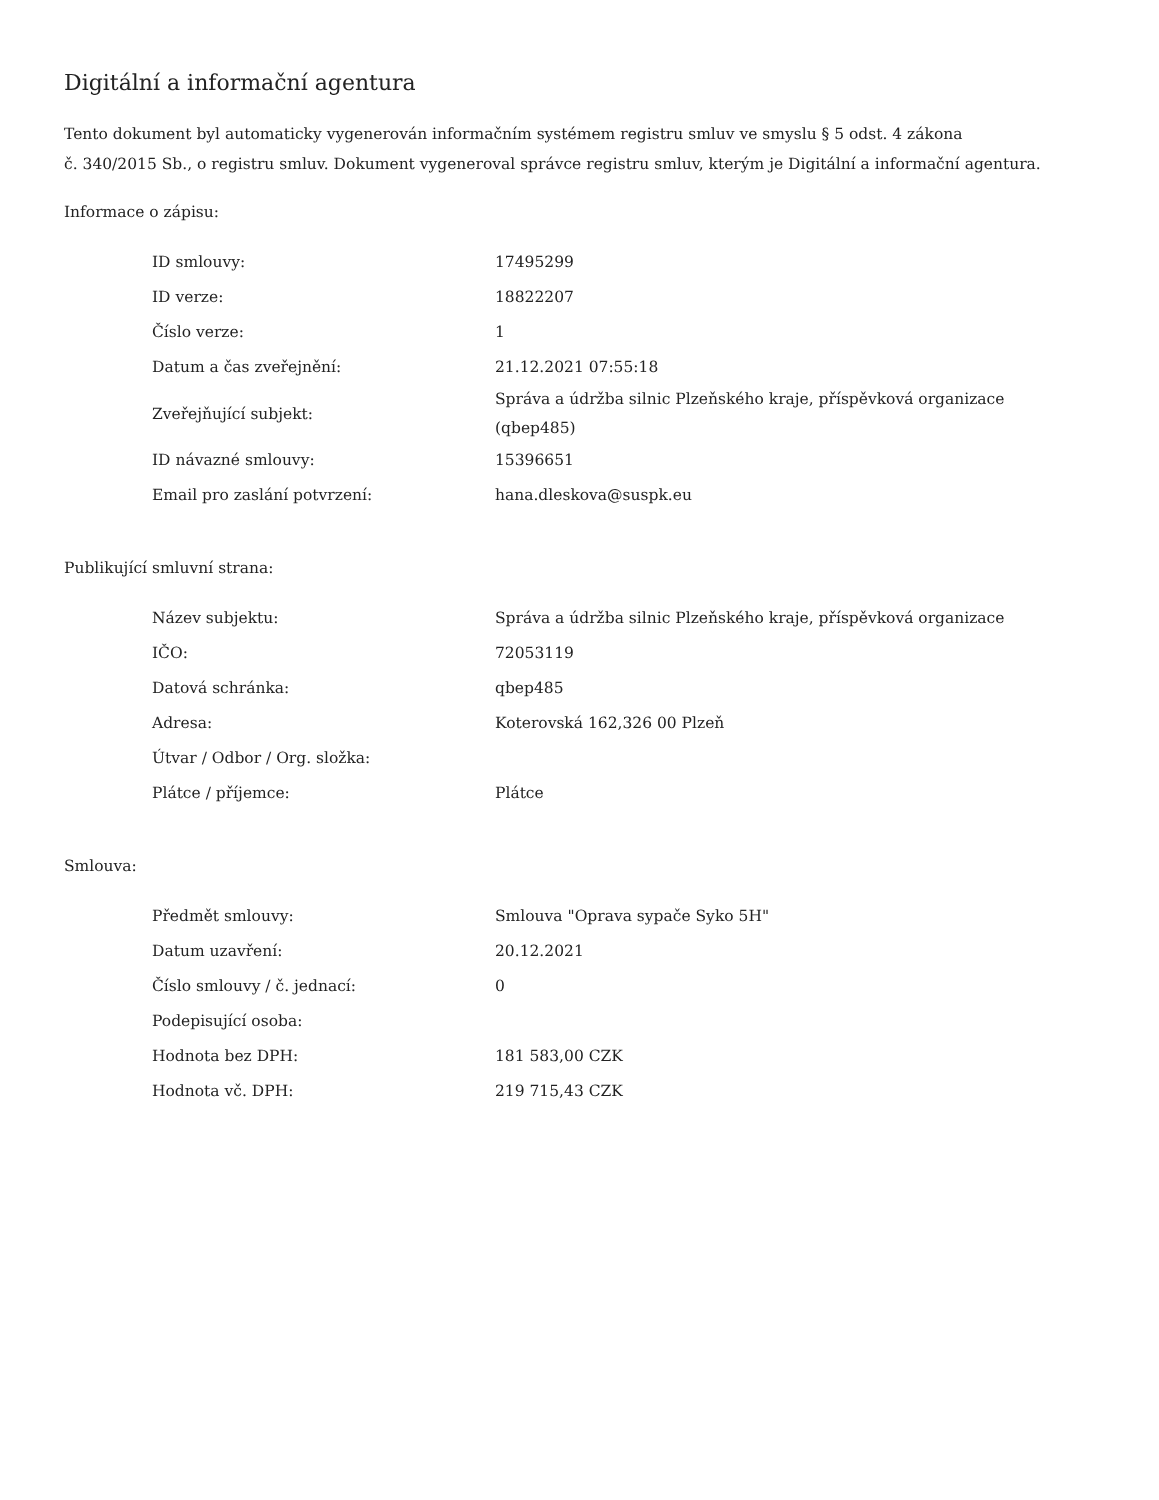Digitální a informační agentura
Tento dokument byl automaticky vygenerován informačním systémem registru smluv ve smyslu § 5 odst. 4 zákona
č. 340/2015 Sb., o registru smluv. Dokument vygeneroval správce registru smluv, kterým je Digitální a informační agentura.
Informace o zápisu:
| ID smlouvy: | 17495299 |
| ID verze: | 18822207 |
| Číslo verze: | 1 |
| Datum a čas zveřejnění: | 21.12.2021 07:55:18 |
| Zveřejňující subjekt: | Správa a údržba silnic Plzeňského kraje, příspěvková organizace (qbep485) |
| ID návazné smlouvy: | 15396651 |
| Email pro zaslání potvrzení: | hana.dleskova@suspk.eu |
Publikující smluvní strana:
| Název subjektu: | Správa a údržba silnic Plzeňského kraje, příspěvková organizace |
| IČO: | 72053119 |
| Datová schránka: | qbep485 |
| Adresa: | Koterovská 162,326 00 Plzeň |
| Útvar / Odbor / Org. složka: | |
| Plátce / příjemce: | Plátce |
Smlouva:
| Předmět smlouvy: | Smlouva "Oprava sypače Syko 5H" |
| Datum uzavření: | 20.12.2021 |
| Číslo smlouvy / č. jednací: | 0 |
| Podepisující osoba: | |
| Hodnota bez DPH: | 181 583,00 CZK |
| Hodnota vč. DPH: | 219 715,43 CZK |